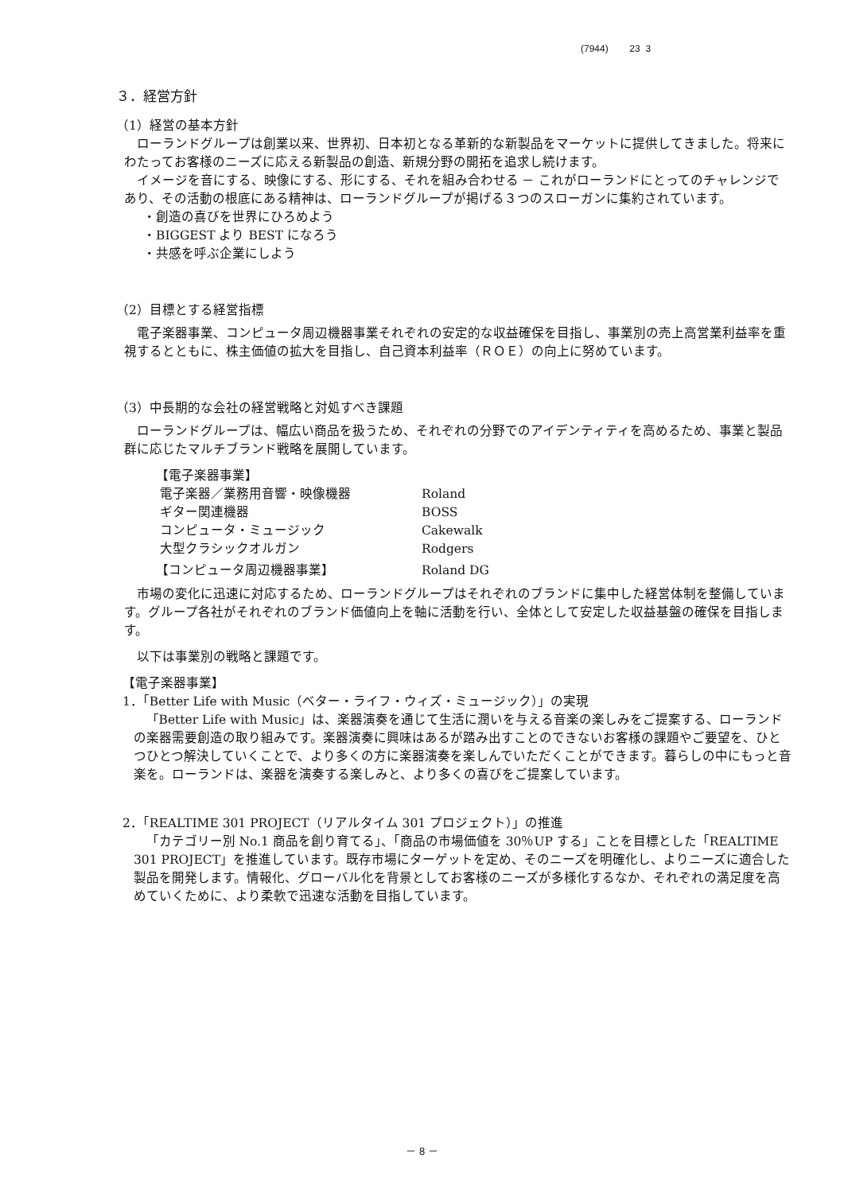(7944) 23 3
３．経営方針
（1）経営の基本方針
ローランドグループは創業以来、世界初、日本初となる革新的な新製品をマーケットに提供してきました。将来にわたってお客様のニーズに応える新製品の創造、新規分野の開拓を追求し続けます。
イメージを音にする、映像にする、形にする、それを組み合わせる － これがローランドにとってのチャレンジであり、その活動の根底にある精神は、ローランドグループが掲げる３つのスローガンに集約されています。
・創造の喜びを世界にひろめよう
・BIGGEST より BEST になろう
・共感を呼ぶ企業にしよう
（2）目標とする経営指標
電子楽器事業、コンピュータ周辺機器事業それぞれの安定的な収益確保を目指し、事業別の売上高営業利益率を重視するとともに、株主価値の拡大を目指し、自己資本利益率（ＲＯＥ）の向上に努めています。
（3）中長期的な会社の経営戦略と対処すべき課題
ローランドグループは、幅広い商品を扱うため、それぞれの分野でのアイデンティティを高めるため、事業と製品群に応じたマルチブランド戦略を展開しています。
| 【電子楽器事業】 | |
| 電子楽器／業務用音響・映像機器 | Roland |
| ギター関連機器 | BOSS |
| コンピュータ・ミュージック | Cakewalk |
| 大型クラシックオルガン | Rodgers |
| 【コンピュータ周辺機器事業】 | Roland DG |
市場の変化に迅速に対応するため、ローランドグループはそれぞれのブランドに集中した経営体制を整備しています。グループ各社がそれぞれのブランド価値向上を軸に活動を行い、全体として安定した収益基盤の確保を目指します。
以下は事業別の戦略と課題です。
【電子楽器事業】
1．「Better Life with Music（ベター・ライフ・ウィズ・ミュージック）」の実現
「Better Life with Music」は、楽器演奏を通じて生活に潤いを与える音楽の楽しみをご提案する、ローランドの楽器需要創造の取り組みです。楽器演奏に興味はあるが踏み出すことのできないお客様の課題やご要望を、ひとつひとつ解決していくことで、より多くの方に楽器演奏を楽しんでいただくことができます。暮らしの中にもっと音楽を。ローランドは、楽器を演奏する楽しみと、より多くの喜びをご提案しています。
2．「REALTIME 301 PROJECT（リアルタイム 301 プロジェクト）」の推進
「カテゴリー別 No.1 商品を創り育てる」、「商品の市場価値を 30％UP する」ことを目標とした「REALTIME 301 PROJECT」を推進しています。既存市場にターゲットを定め、そのニーズを明確化し、よりニーズに適合した製品を開発します。情報化、グローバル化を背景としてお客様のニーズが多様化するなか、それぞれの満足度を高めていくために、より柔軟で迅速な活動を目指しています。
－ 8 －